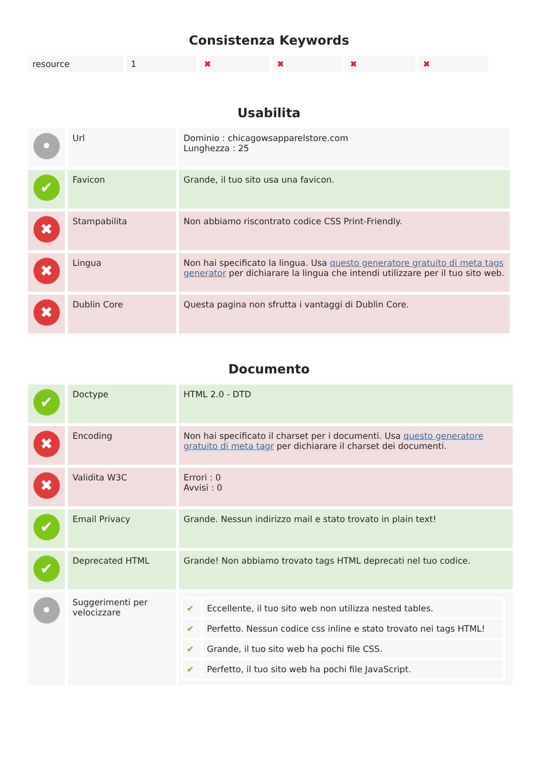Consistenza Keywords
| resource | 1 | ✖ | ✖ | ✖ | ✖ |
Usabilita
| • | Url | Dominio : chicagowsapparelstore.com Lunghezza : 25 |
| ✔ | Favicon | Grande, il tuo sito usa una favicon. |
| ✖ | Stampabilita | Non abbiamo riscontrato codice CSS Print-Friendly. |
| ✖ | Lingua | Non hai specificato la lingua. Usa questo generatore gratuito di meta tags generator per dichiarare la lingua che intendi utilizzare per il tuo sito web. |
| ✖ | Dublin Core | Questa pagina non sfrutta i vantaggi di Dublin Core. |
Documento
| ✔ | Doctype | HTML 2.0 - DTD |
| ✖ | Encoding | Non hai specificato il charset per i documenti. Usa questo generatore gratuito di meta tagr per dichiarare il charset dei documenti. |
| ✖ | Validita W3C | Errori : 0 Avvisi : 0 |
| ✔ | Email Privacy | Grande. Nessun indirizzo mail e stato trovato in plain text! |
| ✔ | Deprecated HTML | Grande! Non abbiamo trovato tags HTML deprecati nel tuo codice. |
| • | Suggerimenti per velocizzare | / ✔ / Eccellente, il tuo sito web non utilizza nested tables. / / ✔ / Perfetto. Nessun codice css inline e stato trovato nei tags HTML! / / ✔ / Grande, il tuo sito web ha pochi file CSS. / / ✔ / Perfetto, il tuo sito web ha pochi file JavaScript. / |